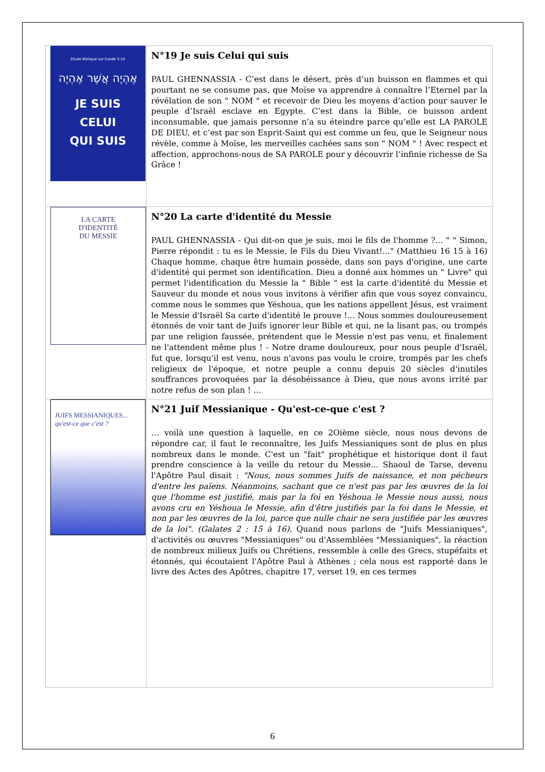| Etude Biblique sur Exode 3:14 אֶהְיֶה אֲשֶׁר אֶהְיֶה JE SUIS CELUI QUI SUIS | N°19 Je suis Celui qui suis PAUL GHENNASSIA - C’est dans le désert, près d’un buisson en flammes et qui pourtant ne se consume pas, que Moïse va apprendre à connaître l’Eternel par la révélation de son " NOM " et recevoir de Dieu les moyens d’action pour sauver le peuple d’Israël esclave en Egypte. C’est dans la Bible, ce buisson ardent inconsumable, que jamais personne n’a su éteindre parce qu’elle est LA PAROLE DE DIEU, et c’est par son Esprit-Saint qui est comme un feu, que le Seigneur nous révèle, comme à Moïse, les merveilles cachées sans son " NOM " ! Avec respect et affection, approchons-nous de SA PAROLE pour y découvrir l’infinie richesse de Sa Grâce ! |
| LA CARTE D'IDENTITÉ DU MESSIE | N°20 La carte d'identité du Messie PAUL GHENNASSIA - Qui dit-on que je suis, moi le fils de l'homme ?... " " Simon, Pierre répondit : tu es le Messie, le Fils du Dieu Vivant!..." (Matthieu 16 15 à 16) Chaque homme, chaque être humain possède, dans son pays d'origine, une carte d'identité qui permet son identification. Dieu a donné aux hommes un " Livre" qui permet l'identification du Messie la " Bible " est la carte d'identité du Messie et Sauveur du monde et nous vous invitons à vérifier afin que vous soyez convaincu, comme nous le sommes que Yéshoua, que les nations appellent Jésus, est vraiment le Messie d'Israël Sa carte d'identité le prouve !... Nous sommes douloureusement étonnés de voir tant de Juifs ignorer leur Bible et qui, ne la lisant pas, ou trompés par une religion faussée, prétendent que le Messie n'est pas venu, et finalement ne l'attendent même plus ! - Notre drame douloureux, pour nous peuple d'Israël, fut que, lorsqu'il est venu, nous n'avons pas voulu le croire, trompés par les chefs religieux de l'époque, et notre peuple a connu depuis 20 siècles d'inutiles souffrances provoquées par la désobéissance à Dieu, que nous avons irrité par notre refus de son plan ! … |
| JUIFS MESSIANIQUES... qu'est-ce que c'est ? | N°21 Juif Messianique - Qu'est-ce-que c'est ? … voilà une question à laquelle, en ce 2Oième siècle, nous nous devons de répondre car, il faut le reconnaître, les Juifs Messianiques sont de plus en plus nombreux dans le monde. C'est un "fait" prophétique et historique dont il faut prendre conscience à la veille du retour du Messie... Shaoul de Tarse, devenu l'Apôtre Paul disait : "Nous, nous sommes Juifs de naissance, et non pécheurs d'entre les païens. Néanmoins, sachant que ce n'est pas par les œuvres de la loi que l'homme est justifié, mais par la foi en Yéshoua le Messie nous aussi, nous avons cru en Yéshoua le Messie, afin d'être justifiés par la foi dans le Messie, et non par les œuvres de la loi, parce que nulle chair ne sera justifiée par les œuvres de la loi". (Galates 2 : 15 à 16). Quand nous parlons de "Juifs Messianiques", d'activités ou œuvres "Messianiques" ou d'Assemblées "Messianiques", la réaction de nombreux milieux Juifs ou Chrétiens, ressemble à celle des Grecs, stupéfaits et étonnés, qui écoutaient l'Apôtre Paul à Athènes ; cela nous est rapporté dans le livre des Actes des Apôtres, chapitre 17, verset 19, en ces termes |
6